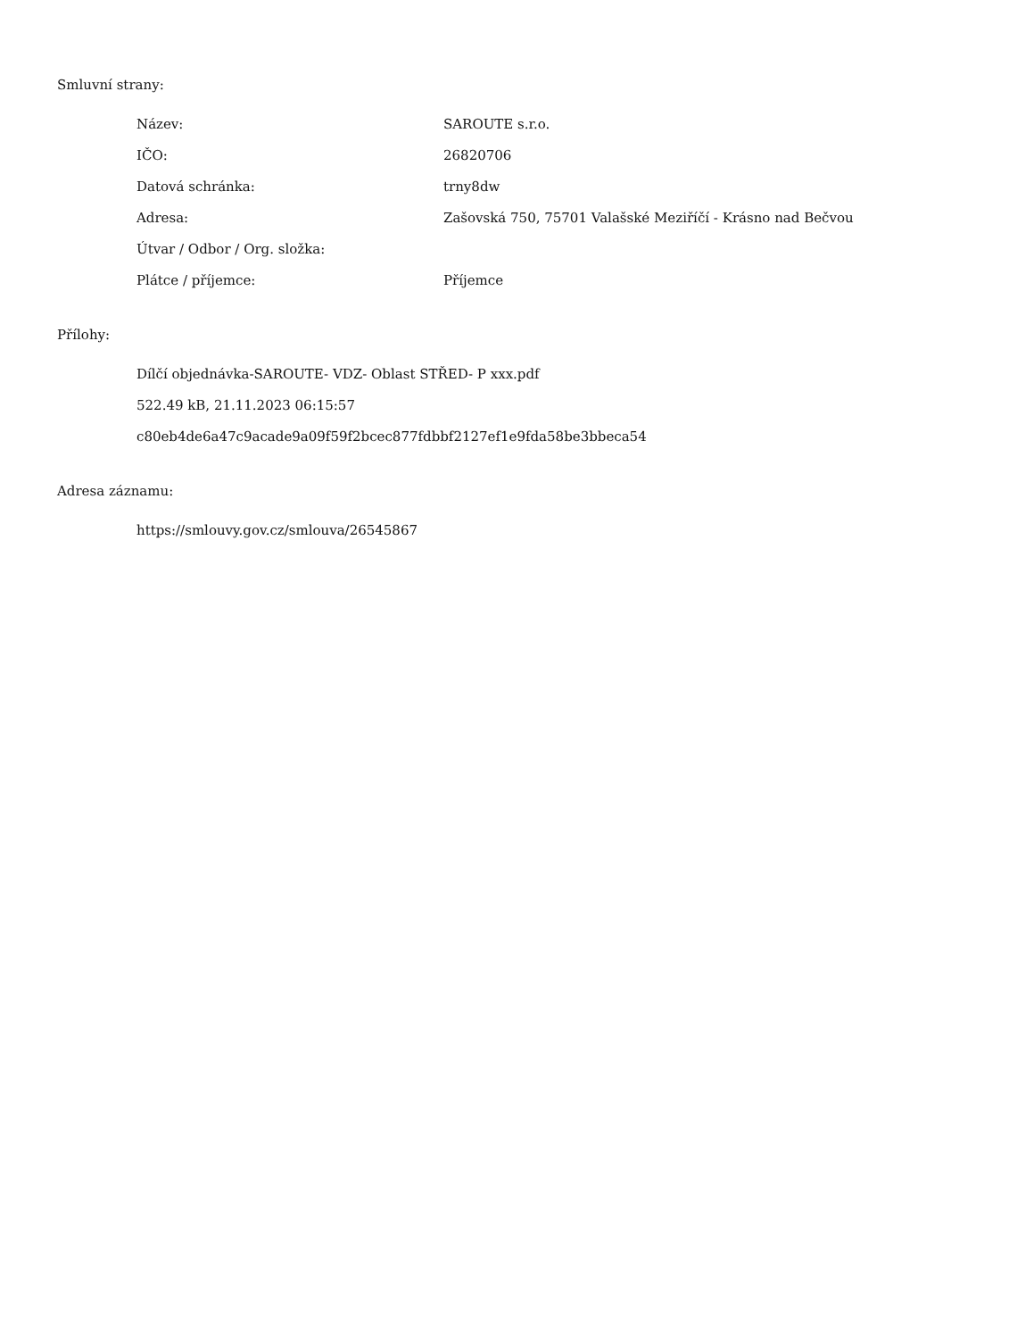Smluvní strany:
| Název: | SAROUTE s.r.o. |
| IČO: | 26820706 |
| Datová schránka: | trny8dw |
| Adresa: | Zašovská 750, 75701 Valašské Meziříčí - Krásno nad Bečvou |
| Útvar / Odbor / Org. složka: | |
| Plátce / příjemce: | Příjemce |
Přílohy:
Dílčí objednávka-SAROUTE- VDZ- Oblast STŘED- P xxx.pdf
522.49 kB, 21.11.2023 06:15:57
c80eb4de6a47c9acade9a09f59f2bcec877fdbbf2127ef1e9fda58be3bbeca54
Adresa záznamu:
https://smlouvy.gov.cz/smlouva/26545867